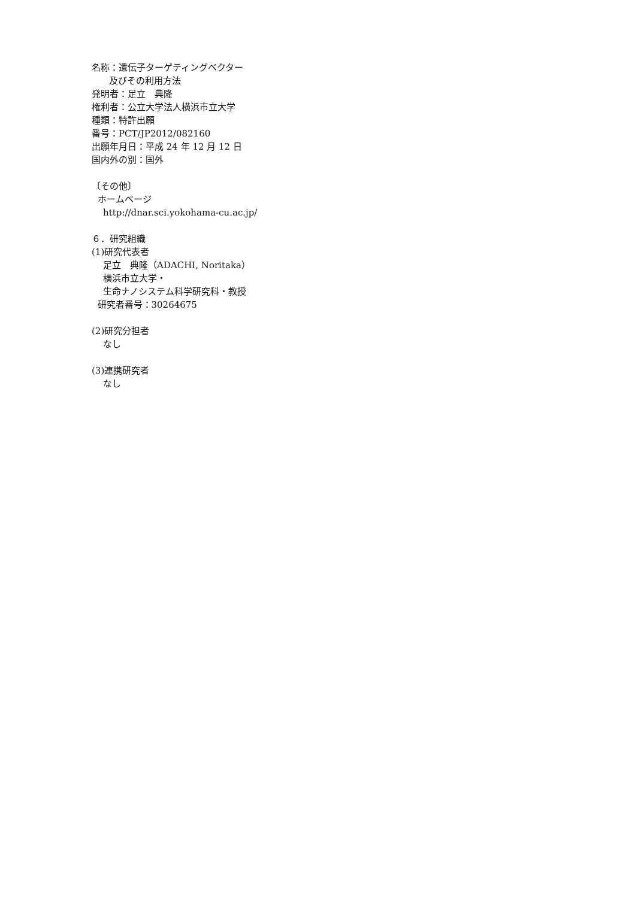名称：遺伝子ターゲティングベクター
及びその利用方法
発明者：足立　典隆
権利者：公立大学法人横浜市立大学
種類：特許出願
番号：PCT/JP2012/082160
出願年月日：平成 24 年 12 月 12 日
国内外の別：国外
〔その他〕
ホームページ
http://dnar.sci.yokohama-cu.ac.jp/
６．研究組織
(1)研究代表者
足立　典隆（ADACHI, Noritaka）
横浜市立大学・
生命ナノシステム科学研究科・教授
研究者番号：30264675
(2)研究分担者
なし
(3)連携研究者
なし